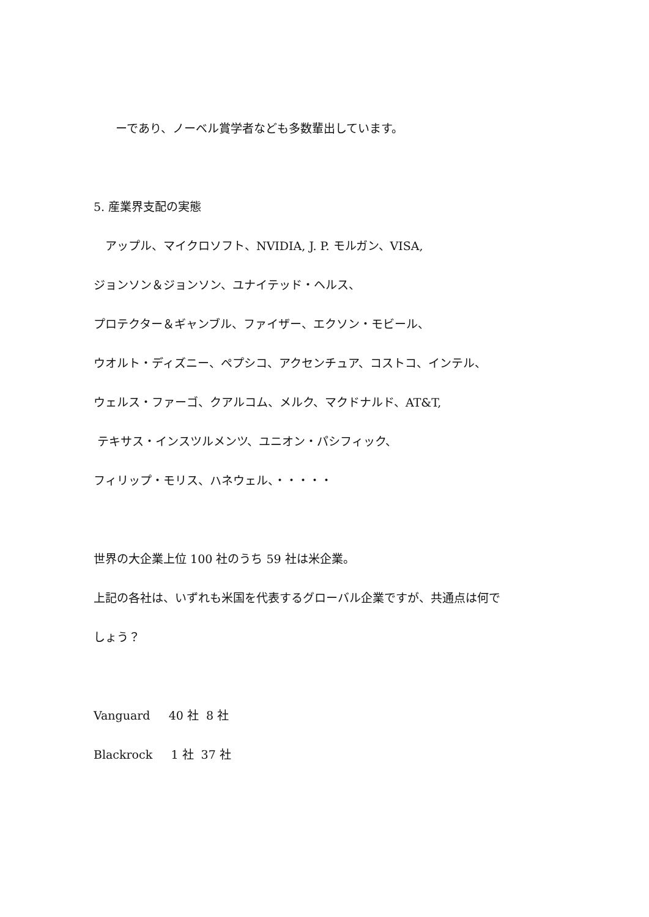ーであり、ノーベル賞学者なども多数輩出しています。
5. 産業界支配の実態
　アップル、マイクロソフト、NVIDIA, J. P. モルガン、VISA,
ジョンソン＆ジョンソン、ユナイテッド・ヘルス、
プロテクター＆ギャンブル、ファイザー、エクソン・モビール、
ウオルト・ディズニー、ペプシコ、アクセンチュア、コストコ、インテル、
ウェルス・ファーゴ、クアルコム、メルク、マクドナルド、AT&T,
テキサス・インスツルメンツ、ユニオン・パシフィック、
フィリップ・モリス、ハネウェル、・・・・・
世界の大企業上位 100 社のうち 59 社は米企業。
上記の各社は、いずれも米国を代表するグローバル企業ですが、共通点は何で
しょう？
Vanguard 40 社 8 社
Blackrock 1 社 37 社